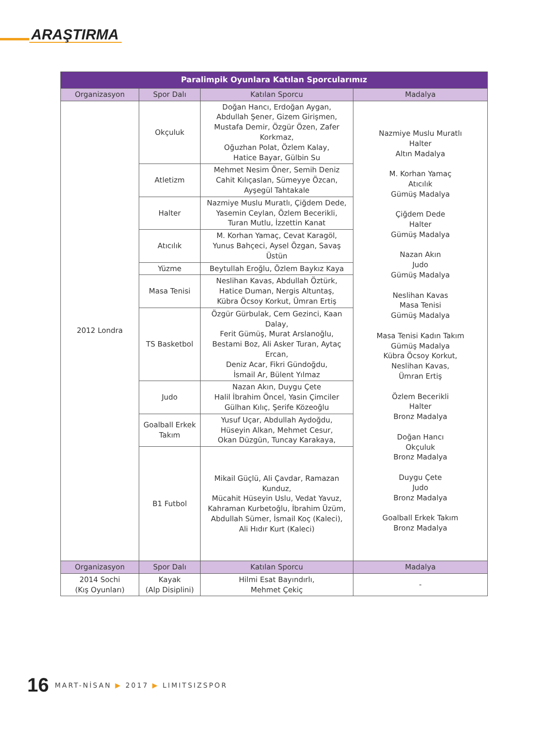ARAŞTIRMA
| Paralimpik Oyunlara Katılan Sporcularımız | | | |
| --- | --- | --- | --- |
| Organizasyon | Spor Dalı | Katılan Sporcu | Madalya |
| 2012 Londra | Okçuluk | Doğan Hancı, Erdoğan Aygan, Abdullah Şener, Gizem Girişmen, Mustafa Demir, Özgür Özen, Zafer Korkmaz, Oğuzhan Polat, Özlem Kalay, Hatice Bayar, Gülbin Su | Nazmiye Muslu Muratlı Halter Altın Madalya M. Korhan Yamaç Atıcılık Gümüş Madalya Çiğdem Dede Halter Gümüş Madalya Nazan Akın Judo Gümüş Madalya Neslihan Kavas Masa Tenisi Gümüş Madalya Masa Tenisi Kadın Takım Gümüş Madalya Kübra Öcsoy Korkut, Neslihan Kavas, Ümran Ertiş Özlem Becerikli Halter Bronz Madalya Doğan Hancı Okçuluk Bronz Madalya Duygu Çete Judo Bronz Madalya Goalball Erkek Takım Bronz Madalya |
| | Atletizm | Mehmet Nesim Öner, Semih Deniz Cahit Kılıçaslan, Sümeyye Özcan, Ayşegül Tahtakale | |
| | Halter | Nazmiye Muslu Muratlı, Çiğdem Dede, Yasemin Ceylan, Özlem Becerikli, Turan Mutlu, İzzettin Kanat | |
| | Atıcılık | M. Korhan Yamaç, Cevat Karagöl, Yunus Bahçeci, Aysel Özgan, Savaş Üstün | |
| | Yüzme | Beytullah Eroğlu, Özlem Baykız Kaya | |
| | Masa Tenisi | Neslihan Kavas, Abdullah Öztürk, Hatice Duman, Nergis Altuntaş, Kübra Öcsoy Korkut, Ümran Ertiş | |
| | TS Basketbol | Özgür Gürbulak, Cem Gezinci, Kaan Dalay, Ferit Gümüş, Murat Arslanoğlu, Bestami Boz, Ali Asker Turan, Aytaç Ercan, Deniz Acar, Fikri Gündoğdu, İsmail Ar, Bülent Yılmaz | |
| | Judo | Nazan Akın, Duygu Çete Halil İbrahim Öncel, Yasin Çimciler Gülhan Kılıç, Şerife Közeoğlu | |
| | Goalball Erkek Takım | Yusuf Uçar, Abdullah Aydoğdu, Hüseyin Alkan, Mehmet Cesur, Okan Düzgün, Tuncay Karakaya, | |
| | B1 Futbol | Mikail Güçlü, Ali Çavdar, Ramazan Kunduz, Mücahit Hüseyin Uslu, Vedat Yavuz, Kahraman Kurbetoğlu, İbrahim Üzüm, Abdullah Sümer, İsmail Koç (Kaleci), Ali Hıdır Kurt (Kaleci) | |
| Organizasyon | Spor Dalı | Katılan Sporcu | Madalya |
| 2014 Sochi (Kış Oyunları) | Kayak (Alp Disiplini) | Hilmi Esat Bayındırlı, Mehmet Çekiç | - |
16 MART-NİSAN ▶ 2017 ▶ LIMITSIZSPOR